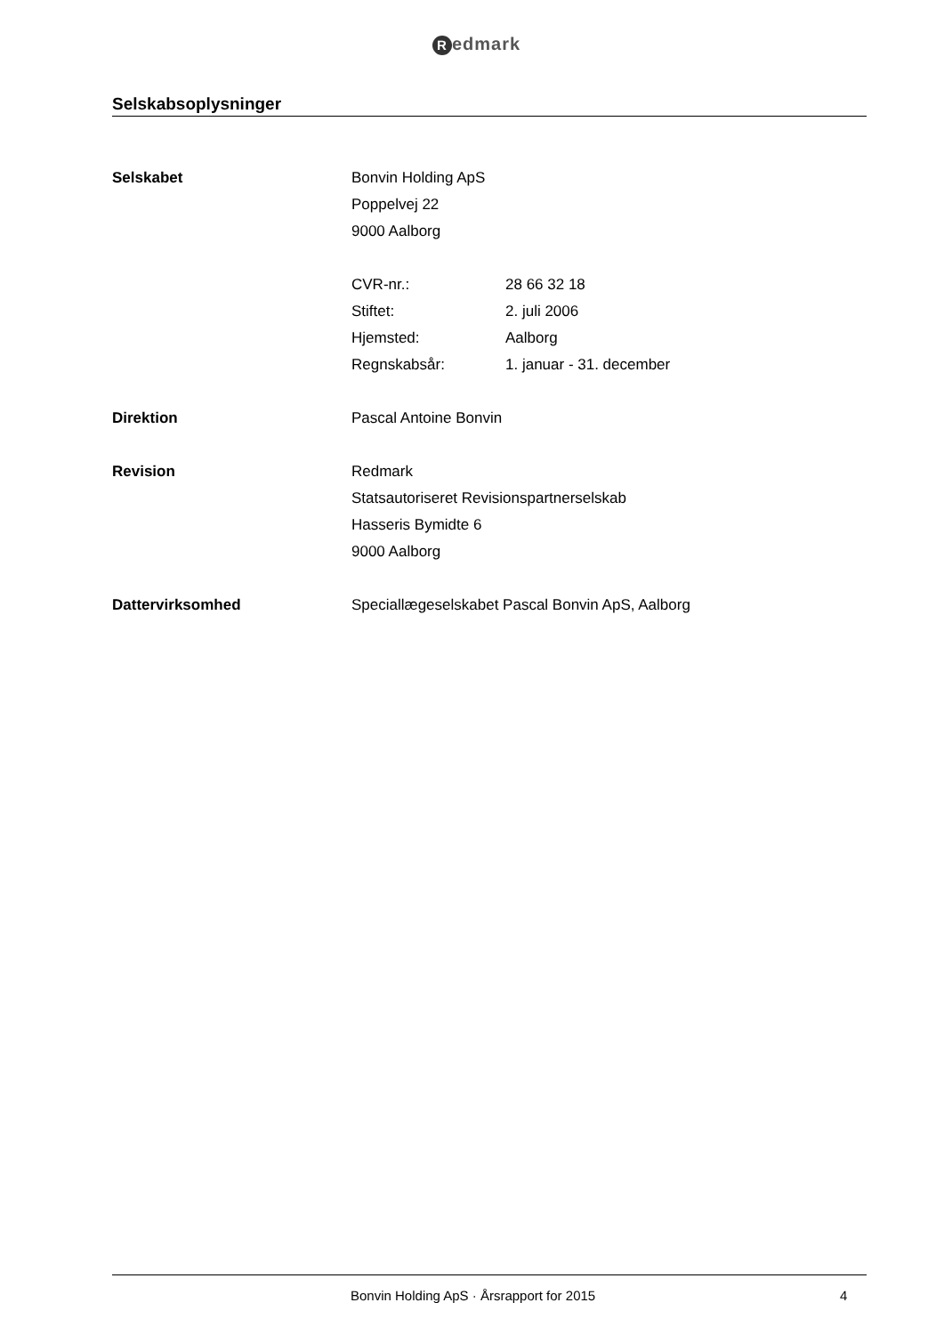Redmark
Selskabsoplysninger
Selskabet Bonvin Holding ApS
Poppelvej 22
9000 Aalborg
CVR-nr.:
28 66 32 18
Stiftet:
2. juli 2006
Hjemsted:
Aalborg
Regnskabsår:
1. januar - 31. december
Direktion Pascal Antoine Bonvin
Revision Redmark
Statsautoriseret Revisionspartnerselskab
Hasseris Bymidte 6
9000 Aalborg
Dattervirksomhed Speciallægeselskabet Pascal Bonvin ApS, Aalborg
Bonvin Holding ApS · Årsrapport for 2015
4